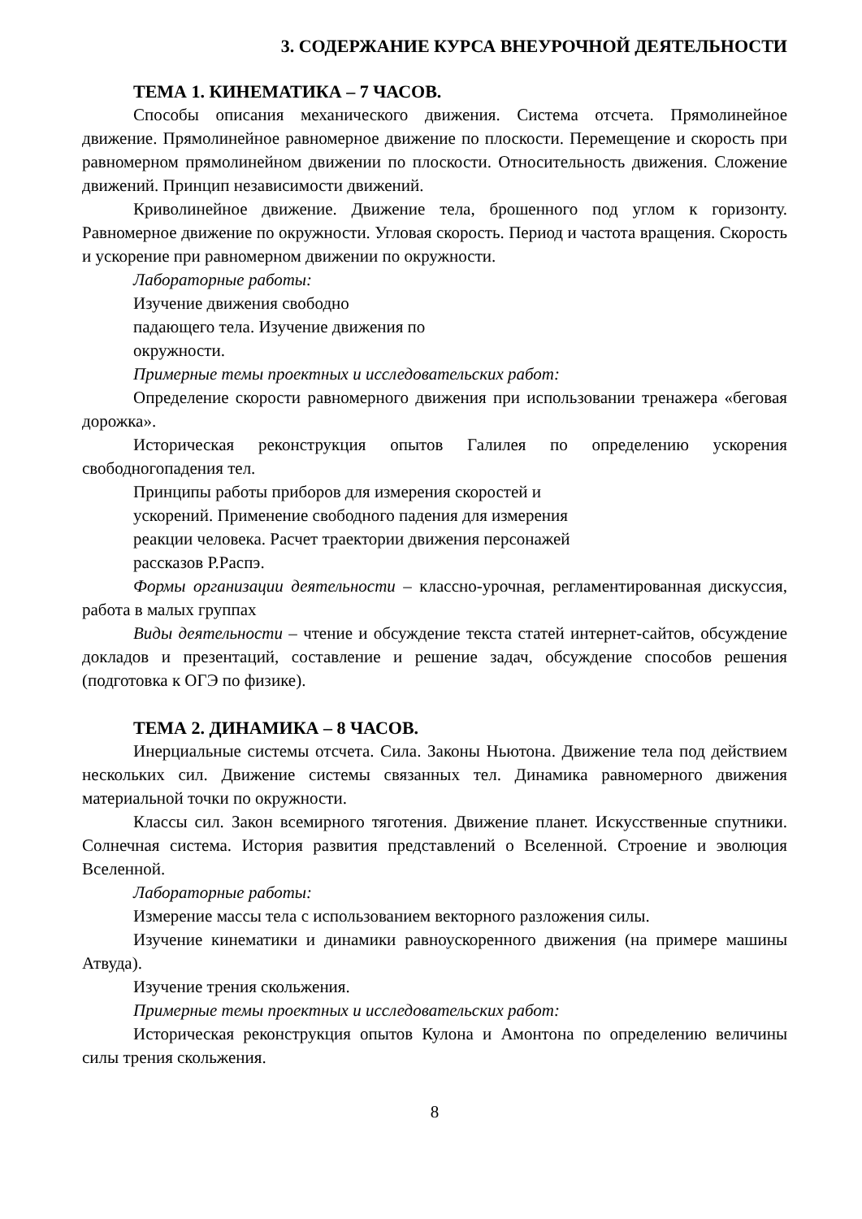3. СОДЕРЖАНИЕ КУРСА ВНЕУРОЧНОЙ ДЕЯТЕЛЬНОСТИ
ТЕМА 1. КИНЕМАТИКА – 7 ЧАСОВ.
Способы описания механического движения. Система отсчета. Прямолинейное движение. Прямолинейное равномерное движение по плоскости. Перемещение и скорость при равномерном прямолинейном движении по плоскости. Относительность движения. Сложение движений. Принцип независимости движений.
Криволинейное движение. Движение тела, брошенного под углом к горизонту. Равномерное движение по окружности. Угловая скорость. Период и частота вращения. Скорость и ускорение при равномерном движении по окружности.
Лабораторные работы:
Изучение движения свободно
падающего тела. Изучение движения по
окружности.
Примерные темы проектных и исследовательских работ:
Определение скорости равномерного движения при использовании тренажера «беговая дорожка».
Историческая реконструкция опытов Галилея по определению ускорения свободногопадения тел.
Принципы работы приборов для измерения скоростей и
ускорений. Применение свободного падения для измерения
реакции человека. Расчет траектории движения персонажей
рассказов Р.Распэ.
Формы организации деятельности – классно-урочная, регламентированная дискуссия, работа в малых группах
Виды деятельности – чтение и обсуждение текста статей интернет-сайтов, обсуждение докладов и презентаций, составление и решение задач, обсуждение способов решения (подготовка к ОГЭ по физике).
ТЕМА 2. ДИНАМИКА – 8 ЧАСОВ.
Инерциальные системы отсчета. Сила. Законы Ньютона. Движение тела под действием нескольких сил. Движение системы связанных тел. Динамика равномерного движения материальной точки по окружности.
Классы сил. Закон всемирного тяготения. Движение планет. Искусственные спутники. Солнечная система. История развития представлений о Вселенной. Строение и эволюция Вселенной.
Лабораторные работы:
Измерение массы тела с использованием векторного разложения силы.
Изучение кинематики и динамики равноускоренного движения (на примере машины Атвуда).
Изучение трения скольжения.
Примерные темы проектных и исследовательских работ:
Историческая реконструкция опытов Кулона и Амонтона по определению величины силы трения скольжения.
8